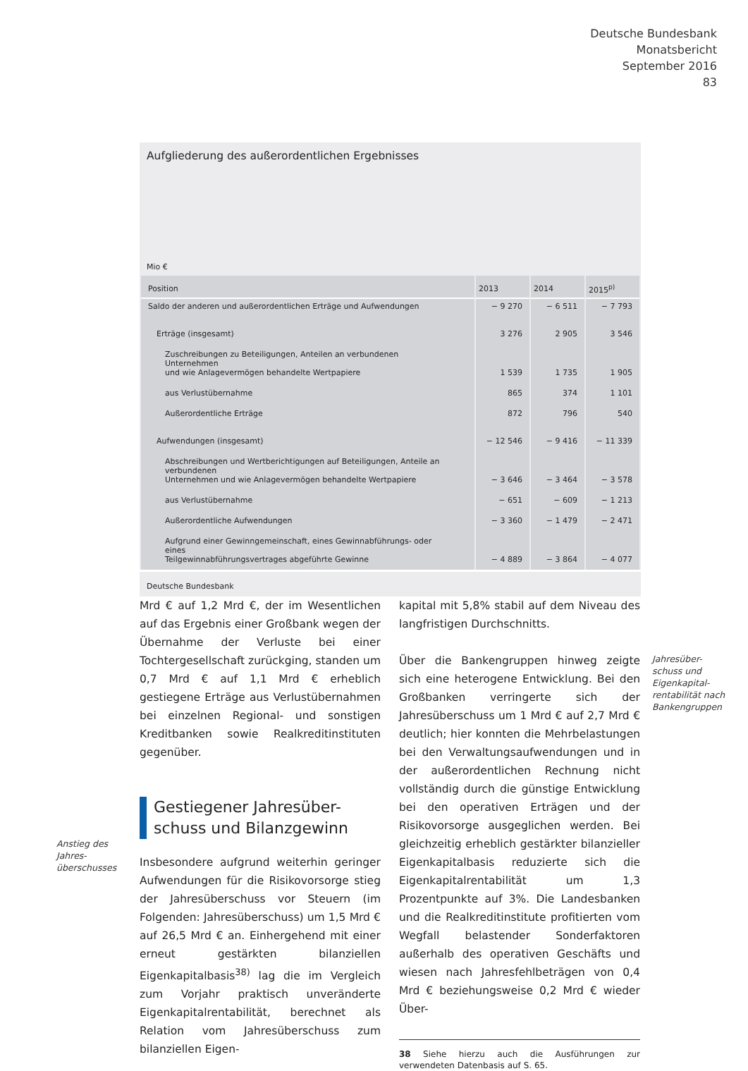Deutsche Bundesbank
Monatsbericht
September 2016
83
Aufgliederung des außerordentlichen Ergebnisses
Mio €
| Position | 2013 | 2014 | 2015<sup>p)</sup> |
| --- | --- | --- | --- |
| Saldo der anderen und außerordentlichen Erträge und Aufwendungen | − 9 270 | − 6 511 | − 7 793 |
| Erträge (insgesamt) | 3 276 | 2 905 | 3 546 |
| Zuschreibungen zu Beteiligungen, Anteilen an verbundenen Unternehmen und wie Anlagevermögen behandelte Wertpapiere | 1 539 | 1 735 | 1 905 |
| aus Verlustübernahme | 865 | 374 | 1 101 |
| Außerordentliche Erträge | 872 | 796 | 540 |
| Aufwendungen (insgesamt) | − 12 546 | − 9 416 | − 11 339 |
| Abschreibungen und Wertberichtigungen auf Beteiligungen, Anteile an verbundenen Unternehmen und wie Anlagevermögen behandelte Wertpapiere | − 3 646 | − 3 464 | − 3 578 |
| aus Verlustübernahme | − 651 | − 609 | − 1 213 |
| Außerordentliche Aufwendungen | − 3 360 | − 1 479 | − 2 471 |
| Aufgrund einer Gewinngemeinschaft, eines Gewinnabführungs- oder eines Teilgewinnabführungsvertrages abgeführte Gewinne | − 4 889 | − 3 864 | − 4 077 |
Deutsche Bundesbank
Mrd € auf 1,2 Mrd €, der im Wesentlichen auf das Ergebnis einer Großbank wegen der Übernahme der Verluste bei einer Tochtergesellschaft zurückging, standen um 0,7 Mrd € auf 1,1 Mrd € erheblich gestiegene Erträge aus Verlustübernahmen bei einzelnen Regional- und sonstigen Kreditbanken sowie Realkreditinstituten gegenüber.
Gestiegener Jahresüber-
schuss und Bilanzgewinn
Insbesondere aufgrund weiterhin geringer Aufwendungen für die Risikovorsorge stieg der Jahresüberschuss vor Steuern (im Folgenden: Jahresüberschuss) um 1,5 Mrd € auf 26,5 Mrd € an. Einhergehend mit einer erneut gestärkten bilanziellen Eigenkapitalbasis<sup>38)</sup> lag die im Vergleich zum Vorjahr praktisch unveränderte Eigenkapitalrentabilität, berechnet als Relation vom Jahresüberschuss zum bilanziellen Eigen-
Anstieg des
Jahres-
überschusses
kapital mit 5,8% stabil auf dem Niveau des langfristigen Durchschnitts.
Über die Bankengruppen hinweg zeigte sich eine heterogene Entwicklung. Bei den Großbanken verringerte sich der Jahresüberschuss um 1 Mrd € auf 2,7 Mrd € deutlich; hier konnten die Mehrbelastungen bei den Verwaltungsaufwendungen und in der außerordentlichen Rechnung nicht vollständig durch die günstige Entwicklung bei den operativen Erträgen und der Risikovorsorge ausgeglichen werden. Bei gleichzeitig erheblich gestärkter bilanzieller Eigenkapitalbasis reduzierte sich die Eigenkapitalrentabilität um 1,3 Prozentpunkte auf 3%. Die Landesbanken und die Realkreditinstitute profitierten vom Wegfall belastender Sonderfaktoren außerhalb des operativen Geschäfts und wiesen nach Jahresfehlbeträgen von 0,4 Mrd € beziehungsweise 0,2 Mrd € wieder Über-
38 Siehe hierzu auch die Ausführungen zur verwendeten Datenbasis auf S. 65.
Jahresüber-
schuss und
Eigenkapital-
rentabilität nach
Bankengruppen